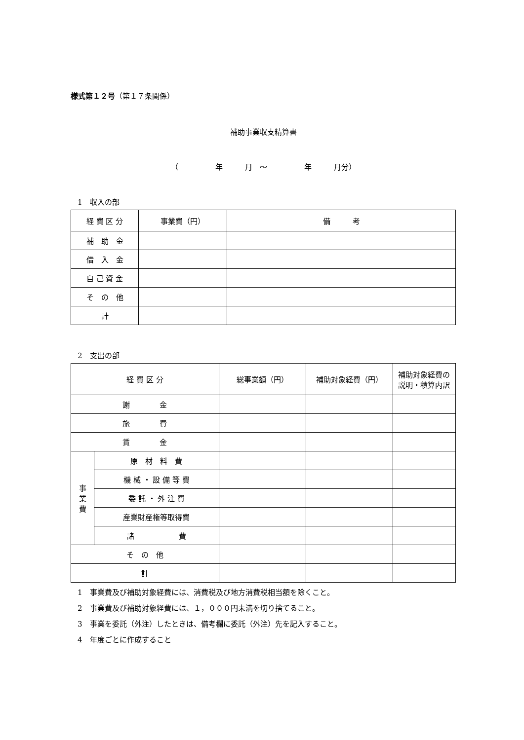様式第１２号（第１７条関係）
補助事業収支精算書
（　　　　　年　　　月　～　　　　　年　　　月分）
1　収入の部
| 経 費 区 分 | 事業費（円） | 備 考 |
| --- | --- | --- |
| 補 助 金 | | |
| 借 入 金 | | |
| 自 己 資 金 | | |
| そ の 他 | | |
| 計 | | |
2　支出の部
| 経 費 区 分 | | 総事業額（円） | 補助対象経費（円） | 補助対象経費の 説明・積算内訳 |
| --- | --- | --- | --- | --- |
| 謝 金 | | | | |
| 旅 費 | | | | |
| 賃 金 | | | | |
| 事 業 費 | 原 材 料 費 | | | |
| | 機 械 ・ 設 備 等 費 | | | |
| | 委 託 ・ 外 注 費 | | | |
| | 産業財産権等取得費 | | | |
| | 諸 費 | | | |
| そ の 他 | | | | |
| 計 | | | | |
1　事業費及び補助対象経費には、消費税及び地方消費税相当額を除くこと。
2　事業費及び補助対象経費には、１，０００円未満を切り捨てること。
3　事業を委託（外注）したときは、備考欄に委託（外注）先を記入すること。
4　年度ごとに作成すること